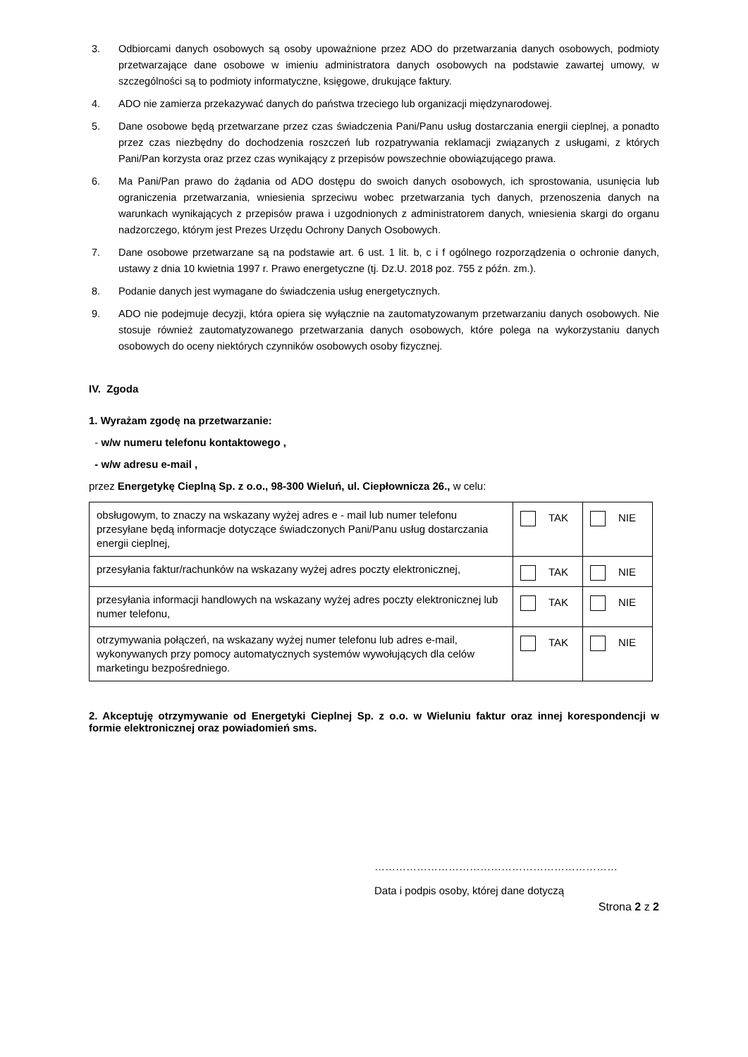3. Odbiorcami danych osobowych są osoby upoważnione przez ADO do przetwarzania danych osobowych, podmioty przetwarzające dane osobowe w imieniu administratora danych osobowych na podstawie zawartej umowy, w szczególności są to podmioty informatyczne, księgowe, drukujące faktury.
4. ADO nie zamierza przekazywać danych do państwa trzeciego lub organizacji międzynarodowej.
5. Dane osobowe będą przetwarzane przez czas świadczenia Pani/Panu usług dostarczania energii cieplnej, a ponadto przez czas niezbędny do dochodzenia roszczeń lub rozpatrywania reklamacji związanych z usługami, z których Pani/Pan korzysta oraz przez czas wynikający z przepisów powszechnie obowiązującego prawa.
6. Ma Pani/Pan prawo do żądania od ADO dostępu do swoich danych osobowych, ich sprostowania, usunięcia lub ograniczenia przetwarzania, wniesienia sprzeciwu wobec przetwarzania tych danych, przenoszenia danych na warunkach wynikających z przepisów prawa i uzgodnionych z administratorem danych, wniesienia skargi do organu nadzorczego, którym jest Prezes Urzędu Ochrony Danych Osobowych.
7. Dane osobowe przetwarzane są na podstawie art. 6 ust. 1 lit. b, c i f ogólnego rozporządzenia o ochronie danych, ustawy z dnia 10 kwietnia 1997 r. Prawo energetyczne (tj. Dz.U. 2018 poz. 755 z późn. zm.).
8. Podanie danych jest wymagane do świadczenia usług energetycznych.
9. ADO nie podejmuje decyzji, która opiera się wyłącznie na zautomatyzowanym przetwarzaniu danych osobowych. Nie stosuje również zautomatyzowanego przetwarzania danych osobowych, które polega na wykorzystaniu danych osobowych do oceny niektórych czynników osobowych osoby fizycznej.
IV. Zgoda
1. Wyrażam zgodę na przetwarzanie:
- w/w numeru telefonu kontaktowego ,
- w/w adresu e-mail ,
przez Energetykę Cieplną Sp. z o.o., 98-300 Wieluń, ul. Ciepłownicza 26., w celu:
| obsługowym, to znaczy na wskazany wyżej adres e - mail lub numer telefonu przesyłane będą informacje dotyczące świadczonych Pani/Panu usług dostarczania energii cieplnej, | TAK | NIE |
| przesyłania faktur/rachunków na wskazany wyżej adres poczty elektronicznej, | TAK | NIE |
| przesyłania informacji handlowych na wskazany wyżej adres poczty elektronicznej lub numer telefonu, | TAK | NIE |
| otrzymywania połączeń, na wskazany wyżej numer telefonu lub adres e-mail, wykonywanych przy pomocy automatycznych systemów wywołujących dla celów marketingu bezpośredniego. | TAK | NIE |
2. Akceptuję otrzymywanie od Energetyki Cieplnej Sp. z o.o. w Wieluniu faktur oraz innej korespondencji w formie elektronicznej oraz powiadomień sms.
……………………………………………………………
Data i podpis osoby, której dane dotyczą
Strona 2 z 2